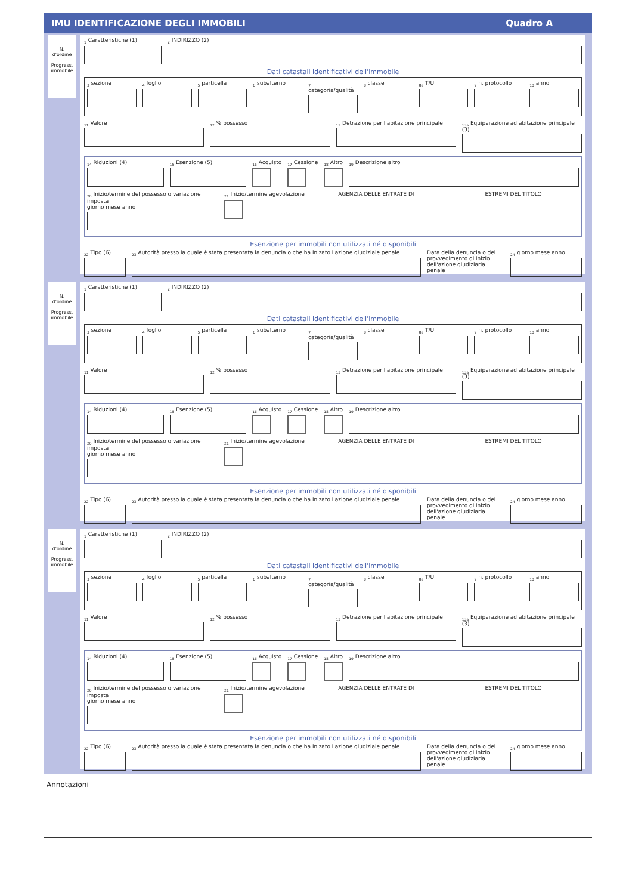IMU IDENTIFICAZIONE DEGLI IMMOBILI Quadro A
N.
d'ordine
Progress.
immobile
<sub>1</sub> Caratteristiche (1)
<sub>2</sub> INDIRIZZO (2)
Dati catastali identificativi dell'immobile
<sub>3</sub> sezione
<sub>4</sub> foglio
<sub>5</sub> particella
<sub>6</sub> subalterno
<sub>7</sub> categoria/qualità
<sub>8</sub> classe
<sub>8a</sub> T/U
<sub>9</sub> n. protocollo
<sub>10</sub> anno
<sub>11</sub> Valore
<sub>12</sub> % possesso
<sub>13</sub> Detrazione per l'abitazione principale
<sub>13a</sub> Equiparazione ad abitazione principale (3)
<sub>14</sub> Riduzioni (4)
<sub>15</sub> Esenzione (5)
<sub>16</sub> Acquisto
<sub>17</sub> Cessione
<sub>18</sub> Altro
<sub>19</sub> Descrizione altro
<sub>20</sub> Inizio/termine del possesso o variazione imposta
giorno mese anno
<sub>21</sub> Inizio/termine agevolazione AGENZIA DELLE ENTRATE DI ESTREMI DEL TITOLO
Esenzione per immobili non utilizzati né disponibili
<sub>22</sub> Tipo (6)
<sub>23</sub> Autorità presso la quale è stata presentata la denuncia o che ha inizato l'azione giudiziale penale
Data della denuncia o del provvedimento di inizio dell'azione giudiziaria penale
<sub>24</sub> giorno mese anno
N.
d'ordine
Progress.
immobile
<sub>1</sub> Caratteristiche (1)
<sub>2</sub> INDIRIZZO (2)
Dati catastali identificativi dell'immobile
<sub>3</sub> sezione
<sub>4</sub> foglio
<sub>5</sub> particella
<sub>6</sub> subalterno
<sub>7</sub> categoria/qualità
<sub>8</sub> classe
<sub>8a</sub> T/U
<sub>9</sub> n. protocollo
<sub>10</sub> anno
<sub>11</sub> Valore
<sub>12</sub> % possesso
<sub>13</sub> Detrazione per l'abitazione principale
<sub>13a</sub> Equiparazione ad abitazione principale (3)
<sub>14</sub> Riduzioni (4)
<sub>15</sub> Esenzione (5)
<sub>16</sub> Acquisto
<sub>17</sub> Cessione
<sub>18</sub> Altro
<sub>19</sub> Descrizione altro
<sub>20</sub> Inizio/termine del possesso o variazione imposta
giorno mese anno
<sub>21</sub> Inizio/termine agevolazione AGENZIA DELLE ENTRATE DI ESTREMI DEL TITOLO
Esenzione per immobili non utilizzati né disponibili
<sub>22</sub> Tipo (6)
<sub>23</sub> Autorità presso la quale è stata presentata la denuncia o che ha inizato l'azione giudiziale penale
Data della denuncia o del provvedimento di inizio dell'azione giudiziaria penale
<sub>24</sub> giorno mese anno
N.
d'ordine
Progress.
immobile
<sub>1</sub> Caratteristiche (1)
<sub>2</sub> INDIRIZZO (2)
Dati catastali identificativi dell'immobile
<sub>3</sub> sezione
<sub>4</sub> foglio
<sub>5</sub> particella
<sub>6</sub> subalterno
<sub>7</sub> categoria/qualità
<sub>8</sub> classe
<sub>8a</sub> T/U
<sub>9</sub> n. protocollo
<sub>10</sub> anno
<sub>11</sub> Valore
<sub>12</sub> % possesso
<sub>13</sub> Detrazione per l'abitazione principale
<sub>13a</sub> Equiparazione ad abitazione principale (3)
<sub>14</sub> Riduzioni (4)
<sub>15</sub> Esenzione (5)
<sub>16</sub> Acquisto
<sub>17</sub> Cessione
<sub>18</sub> Altro
<sub>19</sub> Descrizione altro
<sub>20</sub> Inizio/termine del possesso o variazione imposta
giorno mese anno
<sub>21</sub> Inizio/termine agevolazione AGENZIA DELLE ENTRATE DI ESTREMI DEL TITOLO
Esenzione per immobili non utilizzati né disponibili
<sub>22</sub> Tipo (6)
<sub>23</sub> Autorità presso la quale è stata presentata la denuncia o che ha inizato l'azione giudiziale penale
Data della denuncia o del provvedimento di inizio dell'azione giudiziaria penale
<sub>24</sub> giorno mese anno
Annotazioni